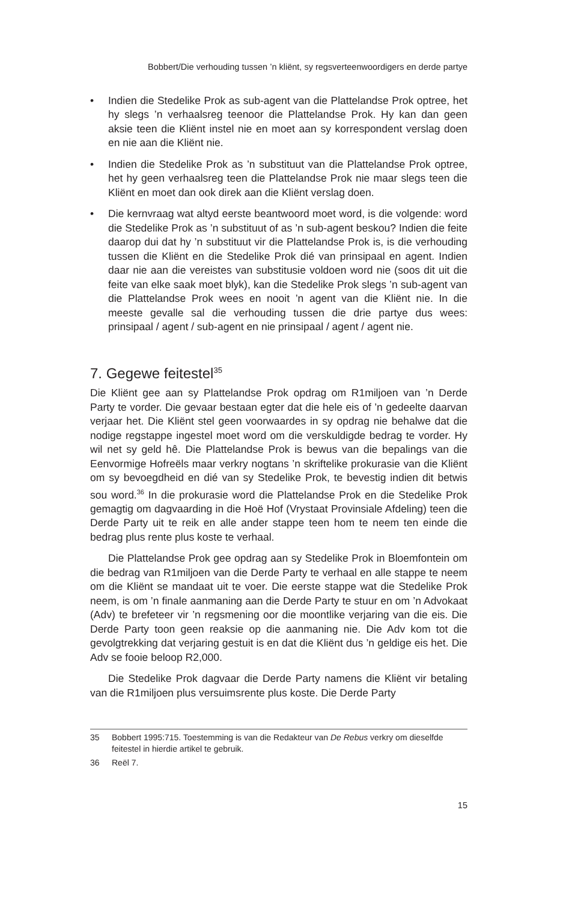Bobbert/Die verhouding tussen ’n kliënt, sy regsverteenwoordigers en derde partye
• Indien die Stedelike Prok as sub-agent van die Plattelandse Prok optree, het hy slegs ’n verhaalsreg teenoor die Plattelandse Prok. Hy kan dan geen aksie teen die Kliënt instel nie en moet aan sy korrespondent verslag doen en nie aan die Kliënt nie.
• Indien die Stedelike Prok as ’n substituut van die Plattelandse Prok optree, het hy geen verhaalsreg teen die Plattelandse Prok nie maar slegs teen die Kliënt en moet dan ook direk aan die Kliënt verslag doen.
• Die kernvraag wat altyd eerste beantwoord moet word, is die volgende: word die Stedelike Prok as ’n substituut of as ’n sub-agent beskou? Indien die feite daarop dui dat hy ’n substituut vir die Plattelandse Prok is, is die verhouding tussen die Kliënt en die Stedelike Prok dié van prinsipaal en agent. Indien daar nie aan die vereistes van substitusie voldoen word nie (soos dit uit die feite van elke saak moet blyk), kan die Stedelike Prok slegs ’n sub-agent van die Plattelandse Prok wees en nooit ’n agent van die Kliënt nie. In die meeste gevalle sal die verhouding tussen die drie partye dus wees: prinsipaal / agent / sub-agent en nie prinsipaal / agent / agent nie.
7. Gegewe feitestel<sup>35</sup>
Die Kliënt gee aan sy Plattelandse Prok opdrag om R1miljoen van ’n Derde Party te vorder. Die gevaar bestaan egter dat die hele eis of ’n gedeelte daarvan verjaar het. Die Kliënt stel geen voorwaardes in sy opdrag nie behalwe dat die nodige regstappe ingestel moet word om die verskuldigde bedrag te vorder. Hy wil net sy geld hê. Die Plattelandse Prok is bewus van die bepalings van die Eenvormige Hofreëls maar verkry nogtans ’n skriftelike prokurasie van die Kliënt om sy bevoegdheid en dié van sy Stedelike Prok, te bevestig indien dit betwis sou word.<sup>36</sup> In die prokurasie word die Plattelandse Prok en die Stedelike Prok gemagtig om dagvaarding in die Hoë Hof (Vrystaat Provinsiale Afdeling) teen die Derde Party uit te reik en alle ander stappe teen hom te neem ten einde die bedrag plus rente plus koste te verhaal.
Die Plattelandse Prok gee opdrag aan sy Stedelike Prok in Bloemfontein om die bedrag van R1miljoen van die Derde Party te verhaal en alle stappe te neem om die Kliënt se mandaat uit te voer. Die eerste stappe wat die Stedelike Prok neem, is om ’n finale aanmaning aan die Derde Party te stuur en om ’n Advokaat (Adv) te brefeteer vir ’n regsmening oor die moontlike verjaring van die eis. Die Derde Party toon geen reaksie op die aanmaning nie. Die Adv kom tot die gevolgtrekking dat verjaring gestuit is en dat die Kliënt dus ’n geldige eis het. Die Adv se fooie beloop R2,000.
Die Stedelike Prok dagvaar die Derde Party namens die Kliënt vir betaling van die R1miljoen plus versuimsrente plus koste. Die Derde Party
35 Bobbert 1995:715. Toestemming is van die Redakteur van De Rebus verkry om dieselfde feitestel in hierdie artikel te gebruik.
36 Reël 7.
15